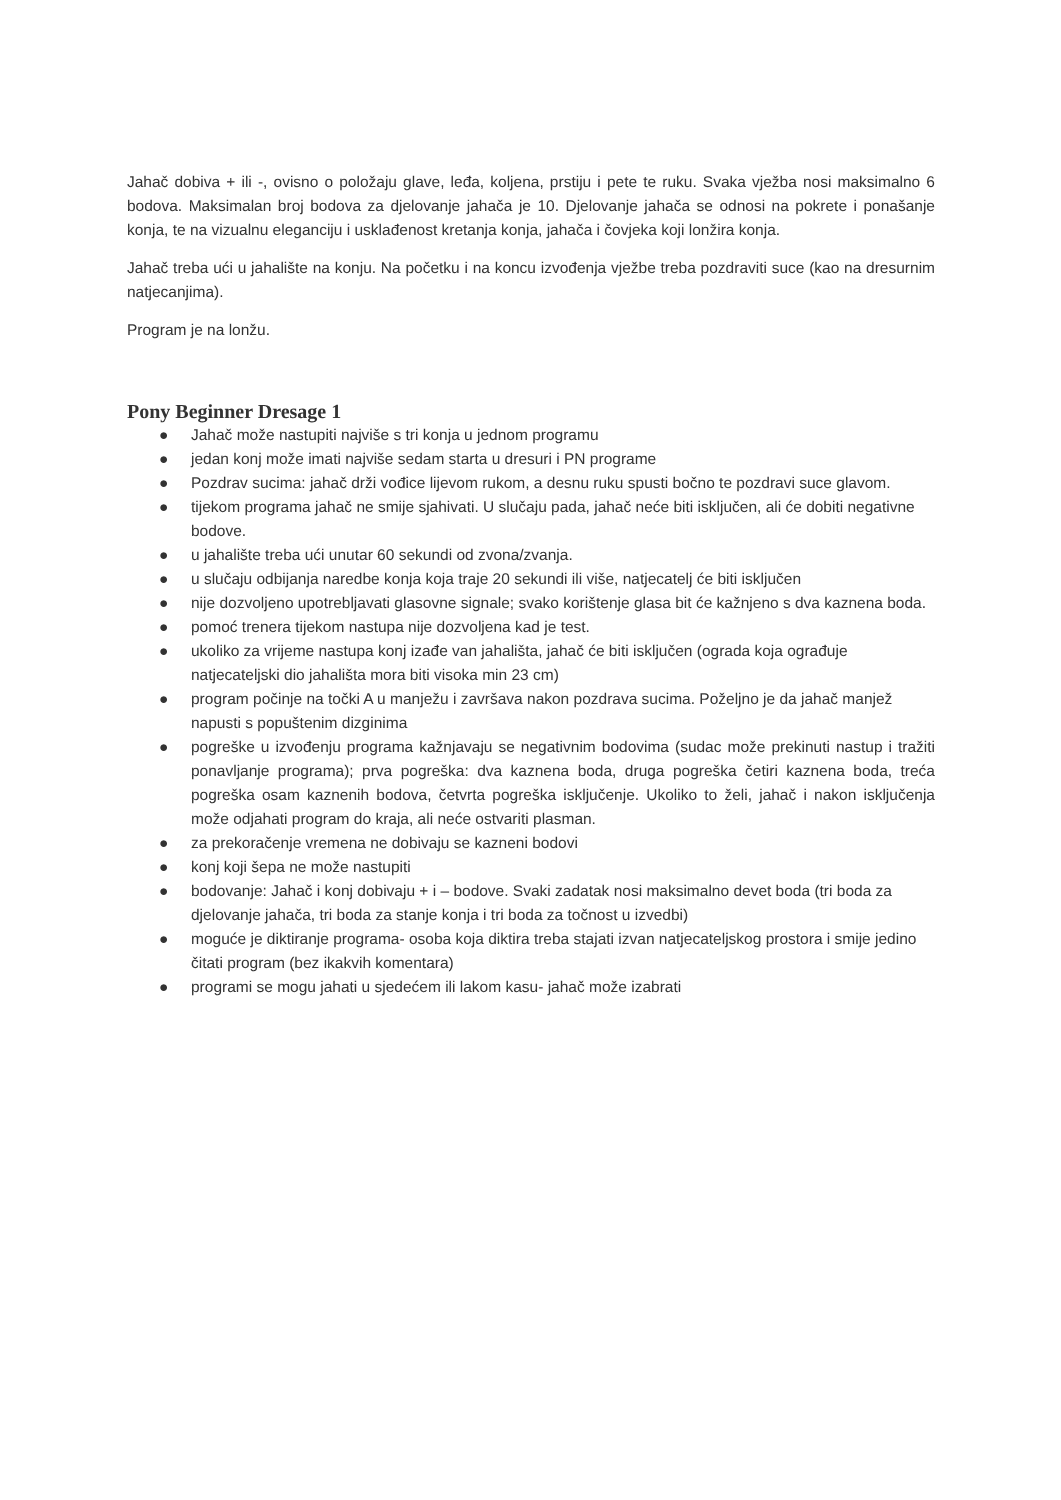Jahač dobiva + ili -, ovisno o položaju glave, leđa, koljena, prstiju i pete te ruku. Svaka vježba nosi maksimalno 6 bodova. Maksimalan broj bodova za djelovanje jahača je 10. Djelovanje jahača se odnosi na pokrete i ponašanje konja, te na vizualnu eleganciju i usklađenost kretanja konja, jahača i čovjeka koji lonžira konja.
Jahač treba ući u jahalište na konju. Na početku i na koncu izvođenja vježbe treba pozdraviti suce (kao na dresurnim natjecanjima).
Program je na lonžu.
Pony Beginner Dresage 1
● Jahač može nastupiti najviše s tri konja u jednom programu
● jedan konj može imati najviše sedam starta u dresuri i PN programe
● Pozdrav sucima: jahač drži vođice lijevom rukom, a desnu ruku spusti bočno te pozdravi suce glavom.
● tijekom programa jahač ne smije sjahivati. U slučaju pada, jahač neće biti isključen, ali će dobiti negativne bodove.
● u jahalište treba ući unutar 60 sekundi od zvona/zvanja.
● u slučaju odbijanja naredbe konja koja traje 20 sekundi ili više, natjecatelj će biti isključen
● nije dozvoljeno upotrebljavati glasovne signale; svako korištenje glasa bit će kažnjeno s dva kaznena boda.
● pomoć trenera tijekom nastupa nije dozvoljena kad je test.
● ukoliko za vrijeme nastupa konj izađe van jahališta, jahač će biti isključen (ograda koja ograđuje natjecateljski dio jahališta mora biti visoka min 23 cm)
● program počinje na točki A u manježu i završava nakon pozdrava sucima. Poželjno je da jahač manjež napusti s popuštenim dizginima
● pogreške u izvođenju programa kažnjavaju se negativnim bodovima (sudac može prekinuti nastup i tražiti ponavljanje programa); prva pogreška: dva kaznena boda, druga pogreška četiri kaznena boda, treća pogreška osam kaznenih bodova, četvrta pogreška isključenje. Ukoliko to želi, jahač i nakon isključenja može odjahati program do kraja, ali neće ostvariti plasman.
● za prekoračenje vremena ne dobivaju se kazneni bodovi
● konj koji šepa ne može nastupiti
● bodovanje: Jahač i konj dobivaju + i – bodove. Svaki zadatak nosi maksimalno devet boda (tri boda za djelovanje jahača, tri boda za stanje konja i tri boda za točnost u izvedbi)
● moguće je diktiranje programa- osoba koja diktira treba stajati izvan natjecateljskog prostora i smije jedino čitati program (bez ikakvih komentara)
● programi se mogu jahati u sjedećem ili lakom kasu- jahač može izabrati